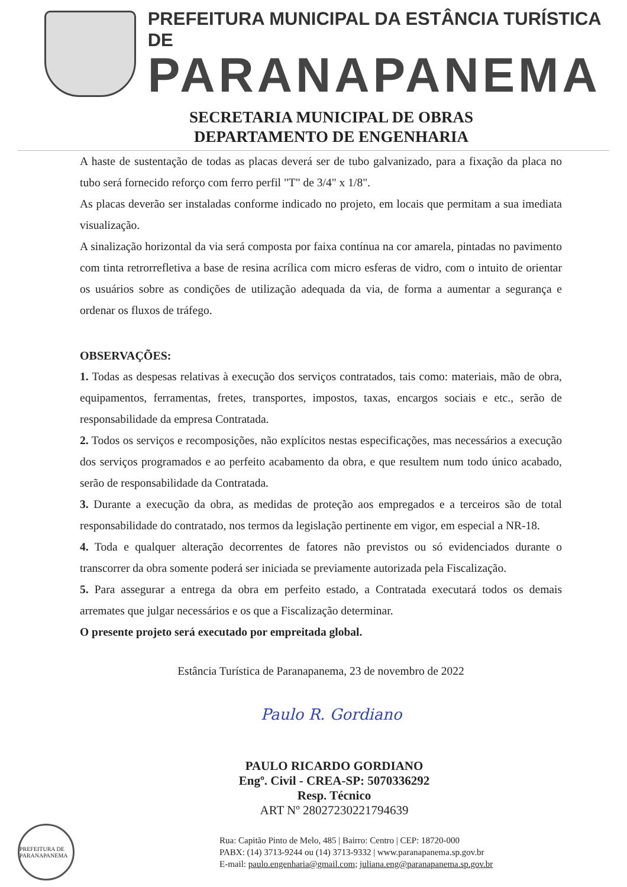PREFEITURA MUNICIPAL DA ESTÂNCIA TURÍSTICA DE
PARANAPANEMA
SECRETARIA MUNICIPAL DE OBRAS
DEPARTAMENTO DE ENGENHARIA
A haste de sustentação de todas as placas deverá ser de tubo galvanizado, para a fixação da placa no tubo será fornecido reforço com ferro perfil "T" de 3/4" x 1/8".
As placas deverão ser instaladas conforme indicado no projeto, em locais que permitam a sua imediata visualização.
A sinalização horizontal da via será composta por faixa contínua na cor amarela, pintadas no pavimento com tinta retrorrefletiva a base de resina acrílica com micro esferas de vidro, com o intuito de orientar os usuários sobre as condições de utilização adequada da via, de forma a aumentar a segurança e ordenar os fluxos de tráfego.
OBSERVAÇÕES:
1. Todas as despesas relativas à execução dos serviços contratados, tais como: materiais, mão de obra, equipamentos, ferramentas, fretes, transportes, impostos, taxas, encargos sociais e etc., serão de responsabilidade da empresa Contratada.
2. Todos os serviços e recomposições, não explícitos nestas especificações, mas necessários a execução dos serviços programados e ao perfeito acabamento da obra, e que resultem num todo único acabado, serão de responsabilidade da Contratada.
3. Durante a execução da obra, as medidas de proteção aos empregados e a terceiros são de total responsabilidade do contratado, nos termos da legislação pertinente em vigor, em especial a NR-18.
4. Toda e qualquer alteração decorrentes de fatores não previstos ou só evidenciados durante o transcorrer da obra somente poderá ser iniciada se previamente autorizada pela Fiscalização.
5. Para assegurar a entrega da obra em perfeito estado, a Contratada executará todos os demais arremates que julgar necessários e os que a Fiscalização determinar.
O presente projeto será executado por empreitada global.
Estância Turística de Paranapanema, 23 de novembro de 2022
Paulo R. Gordiano
PAULO RICARDO GORDIANO
Engº. Civil - CREA-SP: 5070336292
Resp. Técnico
ART Nº 28027230221794639
PREFEITURA DE PARANAPANEMA
Rua: Capitão Pinto de Melo, 485 | Bairro: Centro | CEP: 18720-000
PABX: (14) 3713-9244 ou (14) 3713-9332 | www.paranapanema.sp.gov.br
E-mail: paulo.engenharia@gmail.com; juliana.eng@paranapanema.sp.gov.br